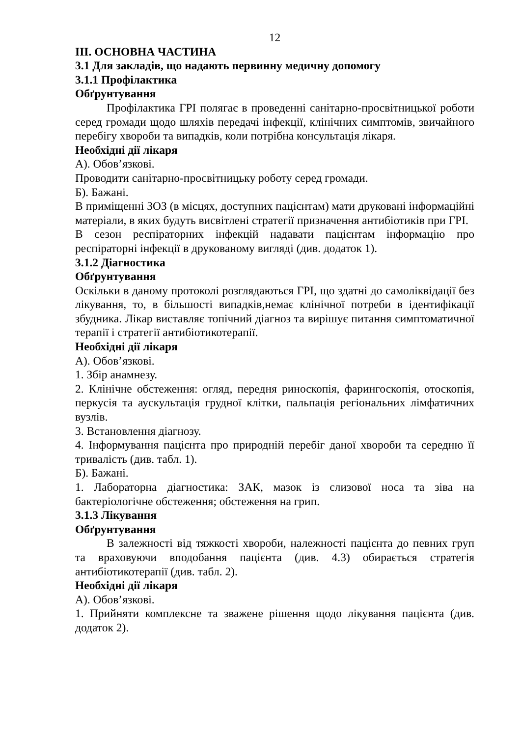12
ІІІ. ОСНОВНА ЧАСТИНА
3.1 Для закладів, що надають первинну медичну допомогу
3.1.1 Профілактика
Обґрунтування
Профілактика ГРІ полягає в проведенні санітарно-просвітницької роботи серед громади щодо шляхів передачі інфекції, клінічних симптомів, звичайного перебігу хвороби та випадків, коли потрібна консультація лікаря.
Необхідні дії лікаря
А). Обов’язкові.
Проводити санітарно-просвітницьку роботу серед громади.
Б). Бажані.
В приміщенні ЗОЗ (в місцях, доступних пацієнтам) мати друковані інформаційні матеріали, в яких будуть висвітлені стратегії призначення антибіотиків при ГРІ.
В сезон респіраторних інфекцій надавати пацієнтам інформацію про респіраторні інфекції в друкованому вигляді (див. додаток 1).
3.1.2 Діагностика
Обґрунтування
Оскільки в даному протоколі розглядаються ГРІ, що здатні до самоліквідації без лікування, то, в більшості випадків,немає клінічної потреби в ідентифікації збудника. Лікар виставляє топічний діагноз та вирішує питання симптоматичної терапії і стратегії антибіотикотерапії.
Необхідні дії лікаря
А). Обов’язкові.
1. Збір анамнезу.
2. Клінічне обстеження: огляд, передня риноскопія, фарингоскопія, отоскопія, перкусія та аускультація грудної клітки, пальпація регіональних лімфатичних вузлів.
3. Встановлення діагнозу.
4. Інформування пацієнта про природній перебіг даної хвороби та середню її тривалість (див. табл. 1).
Б). Бажані.
1. Лабораторна діагностика: ЗАК, мазок із слизової носа та зіва на бактеріологічне обстеження; обстеження на грип.
3.1.3 Лікування
Обґрунтування
В залежності від тяжкості хвороби, належності пацієнта до певних груп та враховуючи вподобання пацієнта (див. 4.3) обирається стратегія антибіотикотерапії (див. табл. 2).
Необхідні дії лікаря
А). Обов’язкові.
1. Прийняти комплексне та зважене рішення щодо лікування пацієнта (див. додаток 2).